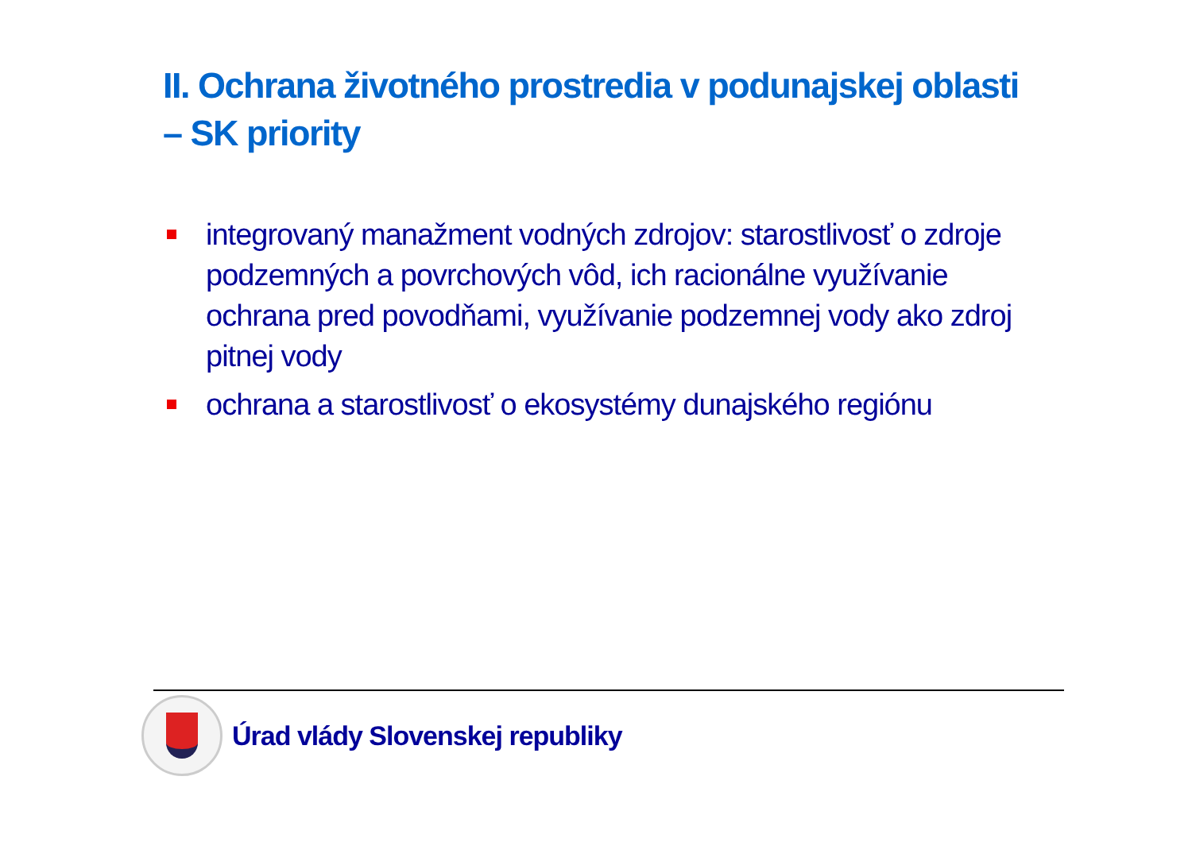II. Ochrana životného prostredia v podunajskej oblasti – SK priority
integrovaný manažment vodných zdrojov: starostlivosť o zdroje podzemných a povrchových vôd, ich racionálne využívanie ochrana pred povodňami, využívanie podzemnej vody ako zdroj pitnej vody
ochrana a starostlivosť o ekosystémy dunajského regiónu
Úrad vlády Slovenskej republiky